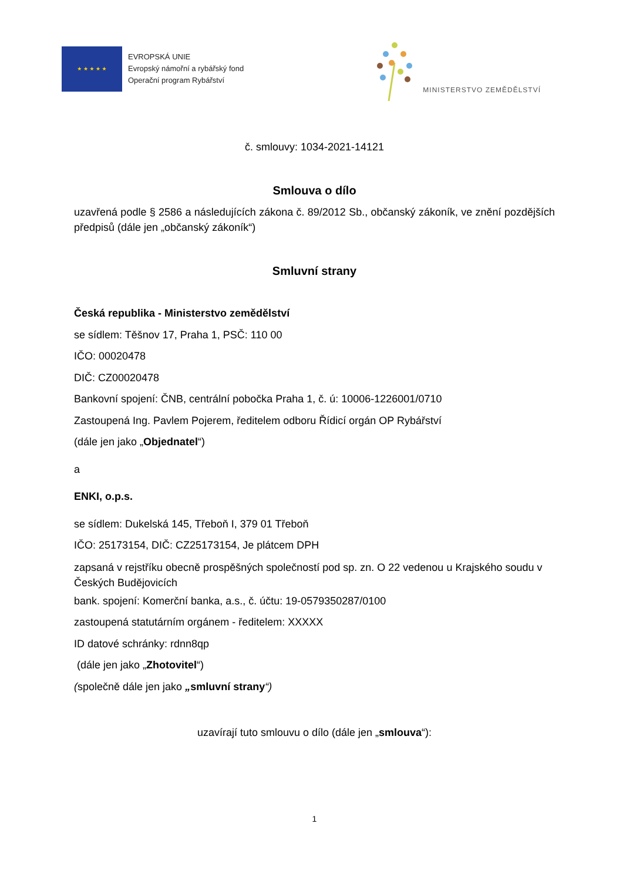★ ★ ★ ★ ★
EVROPSKÁ UNIE
Evropský námořní a rybářský fond
Operační program Rybářství
MINISTERSTVO ZEMĚDĚLSTVÍ
č. smlouvy: 1034-2021-14121
Smlouva o dílo
uzavřená podle § 2586 a následujících zákona č. 89/2012 Sb., občanský zákoník, ve znění pozdějších předpisů (dále jen „občanský zákoník“)
Smluvní strany
Česká republika - Ministerstvo zemědělství
se sídlem: Těšnov 17, Praha 1, PSČ: 110 00
IČO: 00020478
DIČ: CZ00020478
Bankovní spojení: ČNB, centrální pobočka Praha 1, č. ú: 10006-1226001/0710
Zastoupená Ing. Pavlem Pojerem, ředitelem odboru Řídicí orgán OP Rybářství
(dále jen jako „Objednatel“)
a
ENKI, o.p.s.
se sídlem: Dukelská 145, Třeboň I, 379 01 Třeboň
IČO: 25173154, DIČ: CZ25173154, Je plátcem DPH
zapsaná v rejstříku obecně prospěšných společností pod sp. zn. O 22 vedenou u Krajského soudu v Českých Budějovicích
bank. spojení: Komerční banka, a.s., č. účtu: 19-0579350287/0100
zastoupená statutárním orgánem - ředitelem: XXXXX
ID datové schránky: rdnn8qp
(dále jen jako „Zhotovitel“)
(společně dále jen jako „smluvní strany“)
uzavírají tuto smlouvu o dílo (dále jen „smlouva“):
1